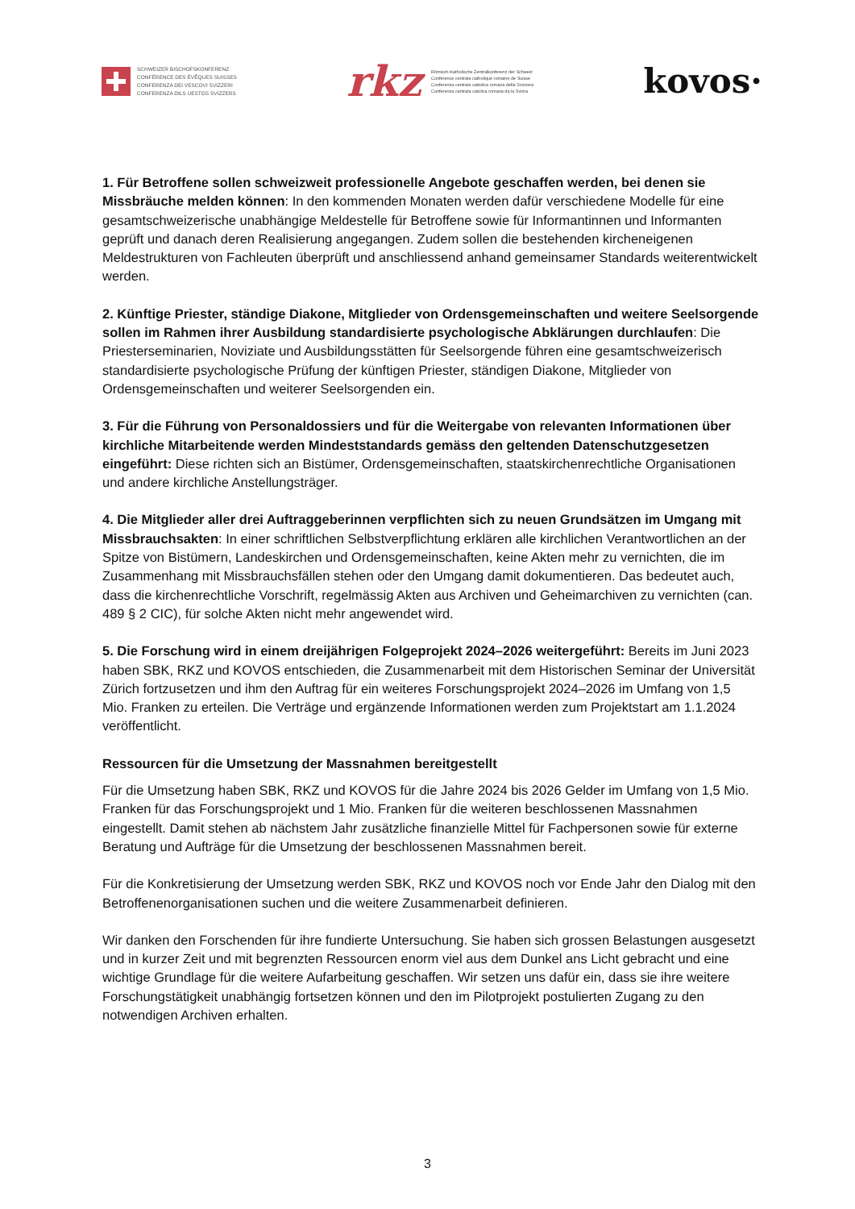SCHWEIZER BISCHOFSKONFERENZ
CONFÉRENCE DES ÉVÊQUES SUISSES
CONFERENZA DEI VESCOVI SVIZZERI
CONFERENZA DILS UESTGS SVIZZERS
rkz Römisch-Katholische Zentralkonferenz der Schweiz
Conférence centrale catholique romaine de Suisse
Conferenza centrale cattolica romana della Svizzera
Conferenza centrala catolica romana da la Svizra
kovos·
1. Für Betroffene sollen schweizweit professionelle Angebote geschaffen werden, bei denen sie Missbräuche melden können: In den kommenden Monaten werden dafür verschiedene Modelle für eine gesamtschweizerische unabhängige Meldestelle für Betroffene sowie für Informantinnen und Informanten geprüft und danach deren Realisierung angegangen. Zudem sollen die bestehenden kircheneigenen Meldestrukturen von Fachleuten überprüft und anschliessend anhand gemeinsamer Standards weiterentwickelt werden.
2. Künftige Priester, ständige Diakone, Mitglieder von Ordensgemeinschaften und weitere Seelsorgende sollen im Rahmen ihrer Ausbildung standardisierte psychologische Abklärungen durchlaufen: Die Priesterseminarien, Noviziate und Ausbildungsstätten für Seelsorgende führen eine gesamtschweizerisch standardisierte psychologische Prüfung der künftigen Priester, ständigen Diakone, Mitglieder von Ordensgemeinschaften und weiterer Seelsorgenden ein.
3. Für die Führung von Personaldossiers und für die Weitergabe von relevanten Informationen über kirchliche Mitarbeitende werden Mindeststandards gemäss den geltenden Datenschutzgesetzen eingeführt: Diese richten sich an Bistümer, Ordensgemeinschaften, staatskirchenrechtliche Organisationen und andere kirchliche Anstellungsträger.
4. Die Mitglieder aller drei Auftraggeberinnen verpflichten sich zu neuen Grundsätzen im Umgang mit Missbrauchsakten: In einer schriftlichen Selbstverpflichtung erklären alle kirchlichen Verantwortlichen an der Spitze von Bistümern, Landeskirchen und Ordensgemeinschaften, keine Akten mehr zu vernichten, die im Zusammenhang mit Missbrauchsfällen stehen oder den Umgang damit dokumentieren. Das bedeutet auch, dass die kirchenrechtliche Vorschrift, regelmässig Akten aus Archiven und Geheimarchiven zu vernichten (can. 489 § 2 CIC), für solche Akten nicht mehr angewendet wird.
5. Die Forschung wird in einem dreijährigen Folgeprojekt 2024–2026 weitergeführt: Bereits im Juni 2023 haben SBK, RKZ und KOVOS entschieden, die Zusammenarbeit mit dem Historischen Seminar der Universität Zürich fortzusetzen und ihm den Auftrag für ein weiteres Forschungsprojekt 2024–2026 im Umfang von 1,5 Mio. Franken zu erteilen. Die Verträge und ergänzende Informationen werden zum Projektstart am 1.1.2024 veröffentlicht.
Ressourcen für die Umsetzung der Massnahmen bereitgestellt
Für die Umsetzung haben SBK, RKZ und KOVOS für die Jahre 2024 bis 2026 Gelder im Umfang von 1,5 Mio. Franken für das Forschungsprojekt und 1 Mio. Franken für die weiteren beschlossenen Massnahmen eingestellt. Damit stehen ab nächstem Jahr zusätzliche finanzielle Mittel für Fachpersonen sowie für externe Beratung und Aufträge für die Umsetzung der beschlossenen Massnahmen bereit.
Für die Konkretisierung der Umsetzung werden SBK, RKZ und KOVOS noch vor Ende Jahr den Dialog mit den Betroffenenorganisationen suchen und die weitere Zusammenarbeit definieren.
Wir danken den Forschenden für ihre fundierte Untersuchung. Sie haben sich grossen Belastungen ausgesetzt und in kurzer Zeit und mit begrenzten Ressourcen enorm viel aus dem Dunkel ans Licht gebracht und eine wichtige Grundlage für die weitere Aufarbeitung geschaffen. Wir setzen uns dafür ein, dass sie ihre weitere Forschungstätigkeit unabhängig fortsetzen können und den im Pilotprojekt postulierten Zugang zu den notwendigen Archiven erhalten.
3